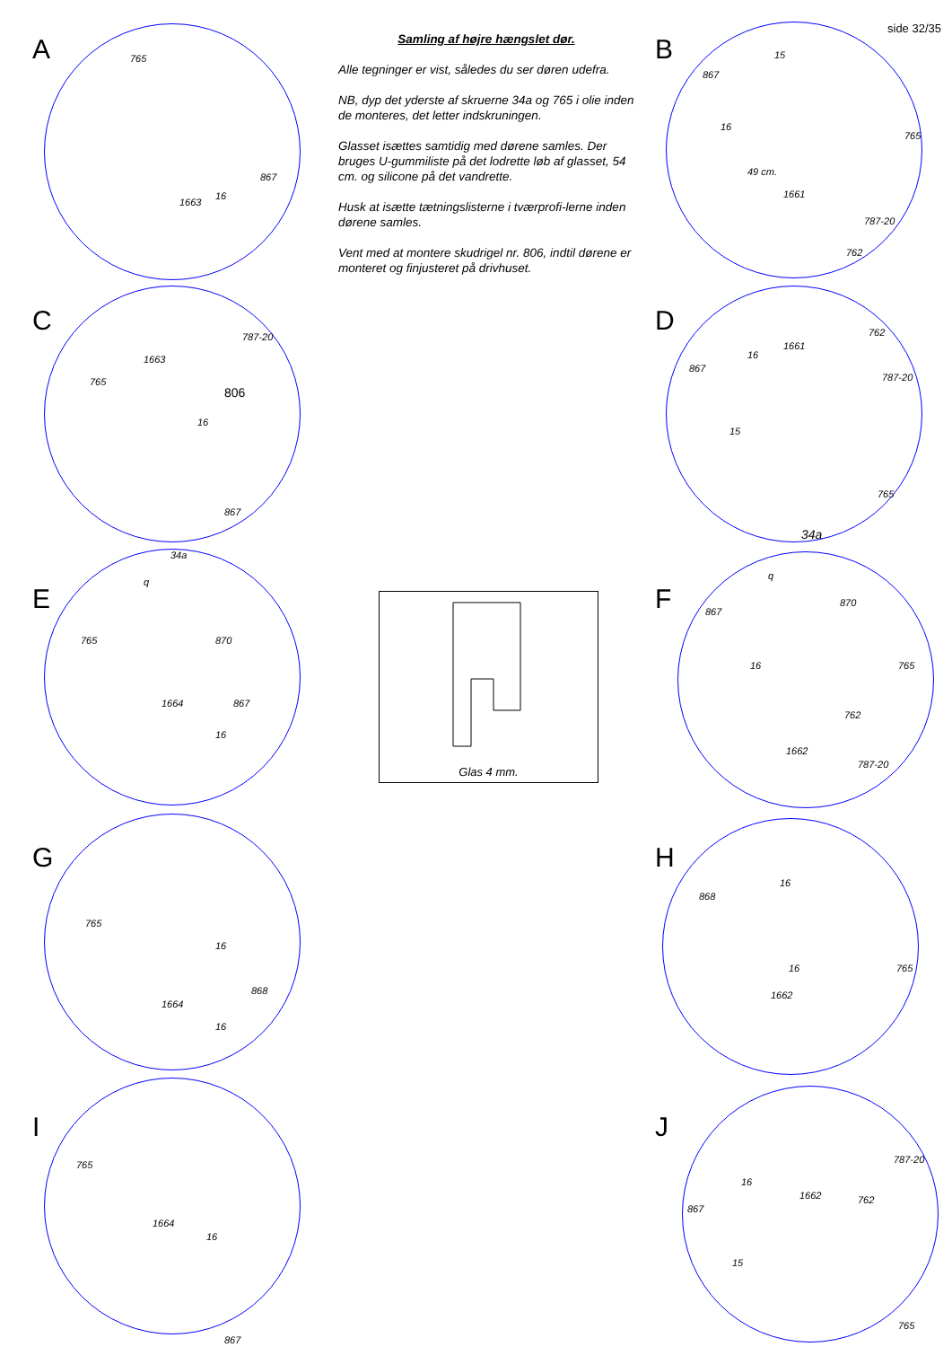side 32/35
Samling af højre hængslet dør.
Alle tegninger er vist, således du ser døren udefra.
NB, dyp det yderste af skruerne 34a og 765 i olie inden de monteres, det letter indskruningen.
Glasset isættes samtidig med dørene samles. Der bruges U-gummiliste på det lodrette løb af glasset, 54 cm. og silicone på det vandrette.
Husk at isætte tætningslisterne i tværprofi-lerne inden dørene samles.
Vent med at montere skudrigel nr. 806, indtil dørene er monteret og finjusteret på drivhuset.
Glas 4 mm.
A
765
867
16
1663
C
787-20
1663
765
806
16
867
E
34a
q
765 870
1664 867
16
G
765
16
868
1664
16
I
765
1664
16
867
B
15
867
16
765
49 cm.
1661
787-20
762
D
762
1661
16
867
787-20
15
765
34a
F
q
867
870
16 765
762
1662
787-20
H
868
16
16 765
1662
J
787-20
16
1662 762
867
15
765